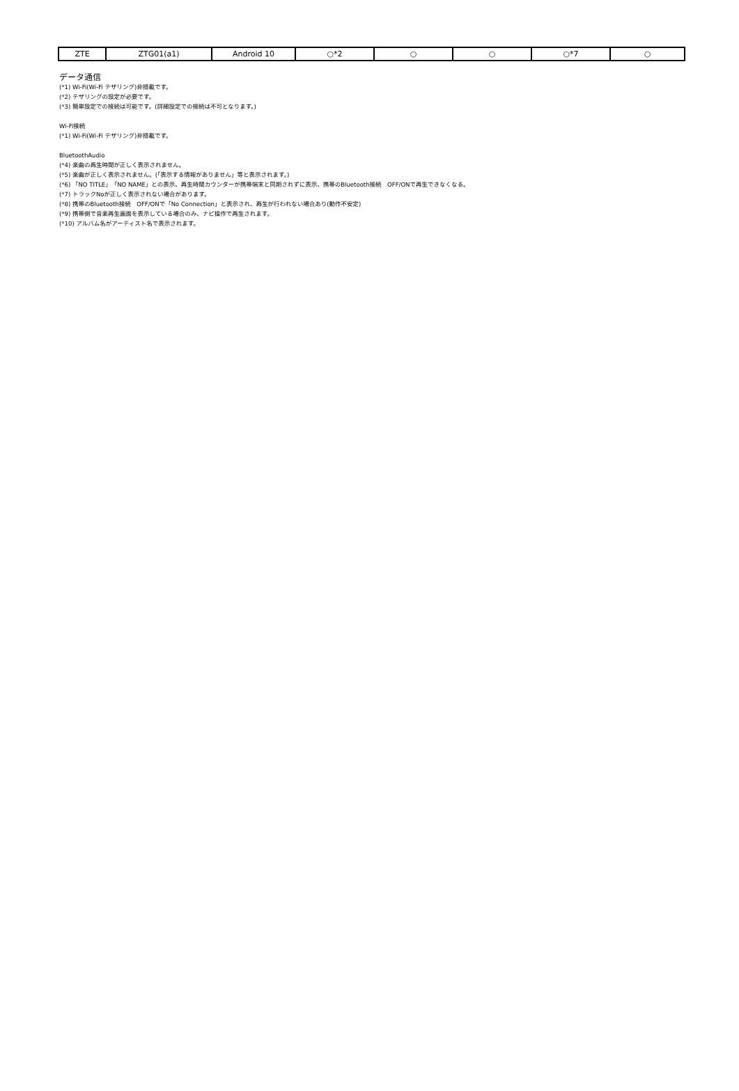| ZTE | ZTG01(a1) | Android 10 | ○*2 | ○ | ○ | ○*7 | ○ |
データ通信
(*1) Wi-Fi(Wi-Fi テザリング)非搭載です。
(*2) テザリングの設定が必要です。
(*3) 簡単設定での接続は可能です。(詳細設定での接続は不可となります。)
Wi-Fi接続
(*1) Wi-Fi(Wi-Fi テザリング)非搭載です。
BluetoothAudio
(*4) 楽曲の再生時間が正しく表示されません。
(*5) 楽曲が正しく表示されません。(「表示する情報がありません」等と表示されます。)
(*6) 「NO TITLE」「NO NAME」との表示、再生時間カウンターが携帯端末と同期されずに表示、携帯のBluetooth接続　OFF/ONで再生できなくなる。
(*7) トラックNoが正しく表示されない場合があります。
(*8) 携帯のBluetooth接続　OFF/ONで「No Connection」と表示され、再生が行われない場合あり(動作不安定)
(*9) 携帯側で音楽再生画面を表示している場合のみ、ナビ操作で再生されます。
(*10) アルバム名がアーティスト名で表示されます。